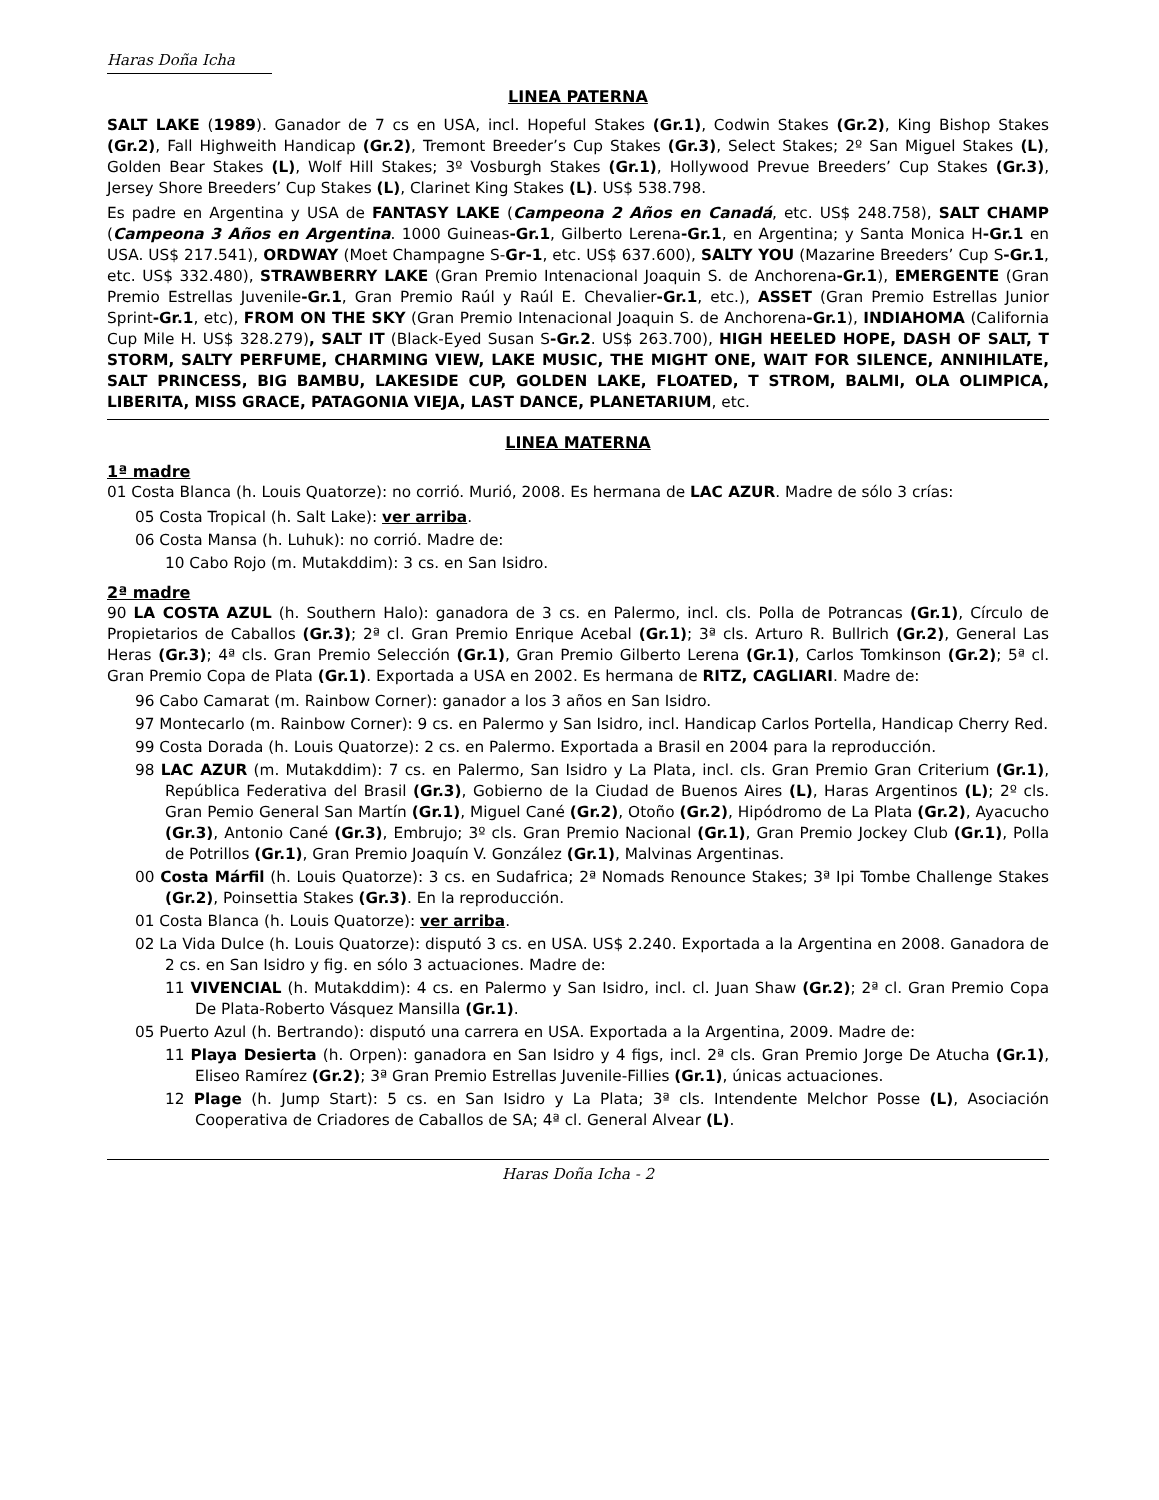Haras Doña Icha
LINEA PATERNA
SALT LAKE (1989). Ganador de 7 cs en USA, incl. Hopeful Stakes (Gr.1), Codwin Stakes (Gr.2), King Bishop Stakes (Gr.2), Fall Highweith Handicap (Gr.2), Tremont Breeder’s Cup Stakes (Gr.3), Select Stakes; 2º San Miguel Stakes (L), Golden Bear Stakes (L), Wolf Hill Stakes; 3º Vosburgh Stakes (Gr.1), Hollywood Prevue Breeders’ Cup Stakes (Gr.3), Jersey Shore Breeders’ Cup Stakes (L), Clarinet King Stakes (L). US$ 538.798.
Es padre en Argentina y USA de FANTASY LAKE (Campeona 2 Años en Canadá, etc. US$ 248.758), SALT CHAMP (Campeona 3 Años en Argentina. 1000 Guineas-Gr.1, Gilberto Lerena-Gr.1, en Argentina; y Santa Monica H-Gr.1 en USA. US$ 217.541), ORDWAY (Moet Champagne S-Gr-1, etc. US$ 637.600), SALTY YOU (Mazarine Breeders’ Cup S-Gr.1, etc. US$ 332.480), STRAWBERRY LAKE (Gran Premio Intenacional Joaquin S. de Anchorena-Gr.1), EMERGENTE (Gran Premio Estrellas Juvenile-Gr.1, Gran Premio Raúl y Raúl E. Chevalier-Gr.1, etc.), ASSET (Gran Premio Estrellas Junior Sprint-Gr.1, etc), FROM ON THE SKY (Gran Premio Intenacional Joaquin S. de Anchorena-Gr.1), INDIAHOMA (California Cup Mile H. US$ 328.279), SALT IT (Black-Eyed Susan S-Gr.2. US$ 263.700), HIGH HEELED HOPE, DASH OF SALT, T STORM, SALTY PERFUME, CHARMING VIEW, LAKE MUSIC, THE MIGHT ONE, WAIT FOR SILENCE, ANNIHILATE, SALT PRINCESS, BIG BAMBU, LAKESIDE CUP, GOLDEN LAKE, FLOATED, T STROM, BALMI, OLA OLIMPICA, LIBERITA, MISS GRACE, PATAGONIA VIEJA, LAST DANCE, PLANETARIUM, etc.
LINEA MATERNA
1ª madre
01 Costa Blanca (h. Louis Quatorze): no corrió. Murió, 2008. Es hermana de LAC AZUR. Madre de sólo 3 crías:
05 Costa Tropical (h. Salt Lake): ver arriba.
06 Costa Mansa (h. Luhuk): no corrió. Madre de:
10 Cabo Rojo (m. Mutakddim): 3 cs. en San Isidro.
2ª madre
90 LA COSTA AZUL (h. Southern Halo): ganadora de 3 cs. en Palermo, incl. cls. Polla de Potrancas (Gr.1), Círculo de Propietarios de Caballos (Gr.3); 2ª cl. Gran Premio Enrique Acebal (Gr.1); 3ª cls. Arturo R. Bullrich (Gr.2), General Las Heras (Gr.3); 4ª cls. Gran Premio Selección (Gr.1), Gran Premio Gilberto Lerena (Gr.1), Carlos Tomkinson (Gr.2); 5ª cl. Gran Premio Copa de Plata (Gr.1). Exportada a USA en 2002. Es hermana de RITZ, CAGLIARI. Madre de:
96 Cabo Camarat (m. Rainbow Corner): ganador a los 3 años en San Isidro.
97 Montecarlo (m. Rainbow Corner): 9 cs. en Palermo y San Isidro, incl. Handicap Carlos Portella, Handicap Cherry Red.
99 Costa Dorada (h. Louis Quatorze): 2 cs. en Palermo. Exportada a Brasil en 2004 para la reproducción.
98 LAC AZUR (m. Mutakddim): 7 cs. en Palermo, San Isidro y La Plata, incl. cls. Gran Premio Gran Criterium (Gr.1), República Federativa del Brasil (Gr.3), Gobierno de la Ciudad de Buenos Aires (L), Haras Argentinos (L); 2º cls. Gran Pemio General San Martín (Gr.1), Miguel Cané (Gr.2), Otoño (Gr.2), Hipódromo de La Plata (Gr.2), Ayacucho (Gr.3), Antonio Cané (Gr.3), Embrujo; 3º cls. Gran Premio Nacional (Gr.1), Gran Premio Jockey Club (Gr.1), Polla de Potrillos (Gr.1), Gran Premio Joaquín V. González (Gr.1), Malvinas Argentinas.
00 Costa Márfil (h. Louis Quatorze): 3 cs. en Sudafrica; 2ª Nomads Renounce Stakes; 3ª Ipi Tombe Challenge Stakes (Gr.2), Poinsettia Stakes (Gr.3). En la reproducción.
01 Costa Blanca (h. Louis Quatorze): ver arriba.
02 La Vida Dulce (h. Louis Quatorze): disputó 3 cs. en USA. US$ 2.240. Exportada a la Argentina en 2008. Ganadora de 2 cs. en San Isidro y fig. en sólo 3 actuaciones. Madre de:
11 VIVENCIAL (h. Mutakddim): 4 cs. en Palermo y San Isidro, incl. cl. Juan Shaw (Gr.2); 2ª cl. Gran Premio Copa De Plata-Roberto Vásquez Mansilla (Gr.1).
05 Puerto Azul (h. Bertrando): disputó una carrera en USA. Exportada a la Argentina, 2009. Madre de:
11 Playa Desierta (h. Orpen): ganadora en San Isidro y 4 figs, incl. 2ª cls. Gran Premio Jorge De Atucha (Gr.1), Eliseo Ramírez (Gr.2); 3ª Gran Premio Estrellas Juvenile-Fillies (Gr.1), únicas actuaciones.
12 Plage (h. Jump Start): 5 cs. en San Isidro y La Plata; 3ª cls. Intendente Melchor Posse (L), Asociación Cooperativa de Criadores de Caballos de SA; 4ª cl. General Alvear (L).
Haras Doña Icha - 2